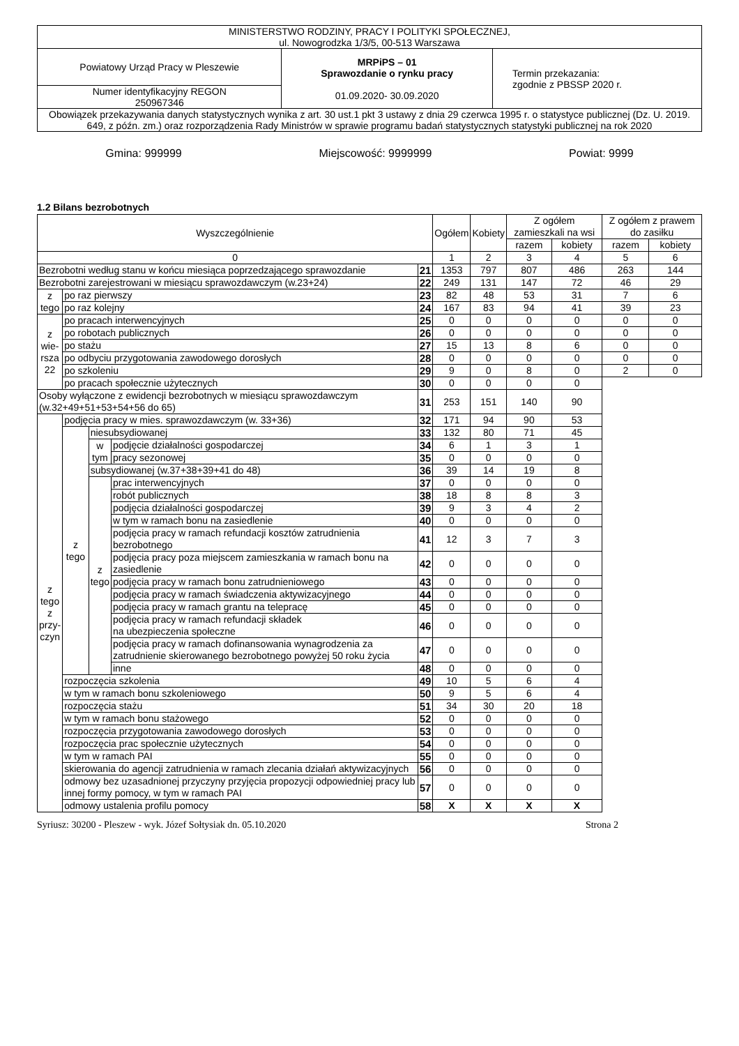| MINISTERSTWO RODZINY, PRACY I POLITYKI SPOŁECZNEJ, ul. Nowogrodzka 1/3/5, 00-513 Warszawa | | |
| Powiatowy Urząd Pracy w Pleszewie | MRPiPS – 01 Sprawozdanie o rynku pracy 01.09.2020- 30.09.2020 | Termin przekazania: zgodnie z PBSSP 2020 r. |
| Numer identyfikacyjny REGON 250967346 | | |
| Obowiązek przekazywania danych statystycznych wynika z art. 30 ust.1 pkt 3 ustawy z dnia 29 czerwca 1995 r. o statystyce publicznej (Dz. U. 2019. 649, z późn. zm.) oraz rozporządzenia Rady Ministrów w sprawie programu badań statystycznych statystyki publicznej na rok 2020 | | |
Gmina: 999999 Miejscowość: 9999999 Powiat: 9999
1.2 Bilans bezrobotnych
| Wyszczególnienie | | | | | Ogółem | Kobiety | Z ogółem zamieszkali na wsi | | Z ogółem z prawem do zasiłku | |
| | | | | | | | razem | kobiety | razem | kobiety |
| 0 | | | | | 1 | 2 | 3 | 4 | 5 | 6 |
| Bezrobotni według stanu w końcu miesiąca poprzedzającego sprawozdanie | | | | 21 | 1353 | 797 | 807 | 486 | 263 | 144 |
| Bezrobotni zarejestrowani w miesiącu sprawozdawczym (w.23+24) | | | | 22 | 249 | 131 | 147 | 72 | 46 | 29 |
| z tego | po raz pierwszy | | | 23 | 82 | 48 | 53 | 31 | 7 | 6 |
| | po raz kolejny | | | 24 | 167 | 83 | 94 | 41 | 39 | 23 |
| z wie- rsza 22 | po pracach interwencyjnych | | | 25 | 0 | 0 | 0 | 0 | 0 | 0 |
| | po robotach publicznych | | | 26 | 0 | 0 | 0 | 0 | 0 | 0 |
| | po stażu | | | 27 | 15 | 13 | 8 | 6 | 0 | 0 |
| | po odbyciu przygotowania zawodowego dorosłych | | | 28 | 0 | 0 | 0 | 0 | 0 | 0 |
| | po szkoleniu | | | 29 | 9 | 0 | 8 | 0 | 2 | 0 |
| | po pracach społecznie użytecznych | | | 30 | 0 | 0 | 0 | 0 | | |
| Osoby wyłączone z ewidencji bezrobotnych w miesiącu sprawozdawczym (w.32+49+51+53+54+56 do 65) | | | | 31 | 253 | 151 | 140 | 90 | | |
| z tego z przy- czyn | podjęcia pracy w mies. sprawozdawczym (w. 33+36) | | | 32 | 171 | 94 | 90 | 53 | | |
| | z tego | niesubsydiowanej | | 33 | 132 | 80 | 71 | 45 | | |
| | | w tym | podjęcie działalności gospodarczej | 34 | 6 | 1 | 3 | 1 | | |
| | | | pracy sezonowej | 35 | 0 | 0 | 0 | 0 | | |
| | | subsydiowanej (w.37+38+39+41 do 48) | | 36 | 39 | 14 | 19 | 8 | | |
| | | z tego | prac interwencyjnych | 37 | 0 | 0 | 0 | 0 | | |
| | | | robót publicznych | 38 | 18 | 8 | 8 | 3 | | |
| | | | podjęcia działalności gospodarczej | 39 | 9 | 3 | 4 | 2 | | |
| | | | w tym w ramach bonu na zasiedlenie | 40 | 0 | 0 | 0 | 0 | | |
| | | | podjęcia pracy w ramach refundacji kosztów zatrudnienia bezrobotnego | 41 | 12 | 3 | 7 | 3 | | |
| | | | podjęcia pracy poza miejscem zamieszkania w ramach bonu na zasiedlenie | 42 | 0 | 0 | 0 | 0 | | |
| | | | podjęcia pracy w ramach bonu zatrudnieniowego | 43 | 0 | 0 | 0 | 0 | | |
| | | | podjęcia pracy w ramach świadczenia aktywizacyjnego | 44 | 0 | 0 | 0 | 0 | | |
| | | | podjęcia pracy w ramach grantu na telepracę | 45 | 0 | 0 | 0 | 0 | | |
| | | | podjęcia pracy w ramach refundacji składek na ubezpieczenia społeczne | 46 | 0 | 0 | 0 | 0 | | |
| | | | podjęcia pracy w ramach dofinansowania wynagrodzenia za zatrudnienie skierowanego bezrobotnego powyżej 50 roku życia | 47 | 0 | 0 | 0 | 0 | | |
| | | | inne | 48 | 0 | 0 | 0 | 0 | | |
| | rozpoczęcia szkolenia | | | 49 | 10 | 5 | 6 | 4 | | |
| | w tym w ramach bonu szkoleniowego | | | 50 | 9 | 5 | 6 | 4 | | |
| | rozpoczęcia stażu | | | 51 | 34 | 30 | 20 | 18 | | |
| | w tym w ramach bonu stażowego | | | 52 | 0 | 0 | 0 | 0 | | |
| | rozpoczęcia przygotowania zawodowego dorosłych | | | 53 | 0 | 0 | 0 | 0 | | |
| | rozpoczęcia prac społecznie użytecznych | | | 54 | 0 | 0 | 0 | 0 | | |
| | w tym w ramach PAI | | | 55 | 0 | 0 | 0 | 0 | | |
| | skierowania do agencji zatrudnienia w ramach zlecania działań aktywizacyjnych | | | 56 | 0 | 0 | 0 | 0 | | |
| | odmowy bez uzasadnionej przyczyny przyjęcia propozycji odpowiedniej pracy lub innej formy pomocy, w tym w ramach PAI | | | 57 | 0 | 0 | 0 | 0 | | |
| | odmowy ustalenia profilu pomocy | | | 58 | X | X | X | X | | |
Syriusz: 30200 - Pleszew - wyk. Józef Sołtysiak dn. 05.10.2020 Strona 2